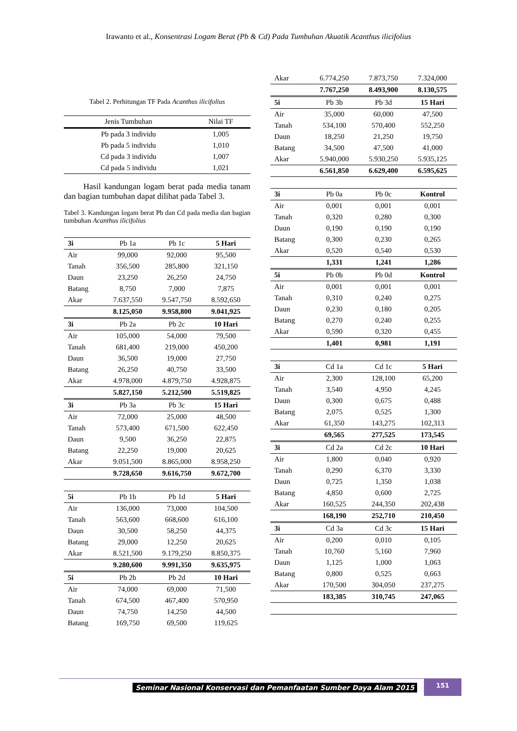Irawanto et al., Konsentrasi Logam Berat (Pb & Cd) Pada Tumbuhan Akuatik Acanthus ilicifolius
Tabel 2. Perhitungan TF Pada Acanthus ilicifolius
| Jenis Tumbuhan | Nilai TF |
| --- | --- |
| Pb pada 3 individu | 1,005 |
| Pb pada 5 individu | 1,010 |
| Cd pada 3 individu | 1,007 |
| Cd pada 5 individu | 1,021 |
Hasil kandungan logam berat pada media tanam dan bagian tumbuhan dapat dilihat pada Tabel 3.
Tabel 3. Kandungan logam berat Pb dan Cd pada media dan bagian tumbuhan Acanthus ilicifolius
| 3i | Pb 1a | Pb 1c | 5 Hari |
| --- | --- | --- | --- |
| Air | 99,000 | 92,000 | 95,500 |
| Tanah | 356,500 | 285,800 | 321,150 |
| Daun | 23,250 | 26,250 | 24,750 |
| Batang | 8,750 | 7,000 | 7,875 |
| Akar | 7.637,550 | 9.547,750 | 8.592,650 |
| | 8.125,050 | 9.958,800 | 9.041,925 |
| 3i | Pb 2a | Pb 2c | 10 Hari |
| Air | 105,000 | 54,000 | 79,500 |
| Tanah | 681,400 | 219,000 | 450,200 |
| Daun | 36,500 | 19,000 | 27,750 |
| Batang | 26,250 | 40,750 | 33,500 |
| Akar | 4.978,000 | 4.879,750 | 4.928,875 |
| | 5.827,150 | 5.212,500 | 5.519,825 |
| 3i | Pb 3a | Pb 3c | 15 Hari |
| Air | 72,000 | 25,000 | 48,500 |
| Tanah | 573,400 | 671,500 | 622,450 |
| Daun | 9,500 | 36,250 | 22,875 |
| Batang | 22,250 | 19,000 | 20,625 |
| Akar | 9.051,500 | 8.865,000 | 8.958,250 |
| | 9.728,650 | 9.616,750 | 9.672,700 |
| 5i | Pb 1b | Pb 1d | 5 Hari |
| Air | 136,000 | 73,000 | 104,500 |
| Tanah | 563,600 | 668,600 | 616,100 |
| Daun | 30,500 | 58,250 | 44,375 |
| Batang | 29,000 | 12,250 | 20,625 |
| Akar | 8.521,500 | 9.179,250 | 8.850,375 |
| | 9.280,600 | 9.991,350 | 9.635,975 |
| 5i | Pb 2b | Pb 2d | 10 Hari |
| Air | 74,000 | 69,000 | 71,500 |
| Tanah | 674,500 | 467,400 | 570,950 |
| Daun | 74,750 | 14,250 | 44,500 |
| Batang | 169,750 | 69,500 | 119,625 |
| Akar | 6.774,250 | 7.873,750 | 7.324,000 |
| | 7.767,250 | 8.493,900 | 8.130,575 |
| 5i | Pb 3b | Pb 3d | 15 Hari |
| Air | 35,000 | 60,000 | 47,500 |
| Tanah | 534,100 | 570,400 | 552,250 |
| Daun | 18,250 | 21,250 | 19,750 |
| Batang | 34,500 | 47,500 | 41,000 |
| Akar | 5.940,000 | 5.930,250 | 5.935,125 |
| | 6.561,850 | 6.629,400 | 6.595,625 |
| 3i | Pb 0a | Pb 0c | Kontrol |
| Air | 0,001 | 0,001 | 0,001 |
| Tanah | 0,320 | 0,280 | 0,300 |
| Daun | 0,190 | 0,190 | 0,190 |
| Batang | 0,300 | 0,230 | 0,265 |
| Akar | 0,520 | 0,540 | 0,530 |
| | 1,331 | 1,241 | 1,286 |
| 5i | Pb 0b | Pb 0d | Kontrol |
| Air | 0,001 | 0,001 | 0,001 |
| Tanah | 0,310 | 0,240 | 0,275 |
| Daun | 0,230 | 0,180 | 0,205 |
| Batang | 0,270 | 0,240 | 0,255 |
| Akar | 0,590 | 0,320 | 0,455 |
| | 1,401 | 0,981 | 1,191 |
| 3i | Cd 1a | Cd 1c | 5 Hari |
| Air | 2,300 | 128,100 | 65,200 |
| Tanah | 3,540 | 4,950 | 4,245 |
| Daun | 0,300 | 0,675 | 0,488 |
| Batang | 2,075 | 0,525 | 1,300 |
| Akar | 61,350 | 143,275 | 102,313 |
| | 69,565 | 277,525 | 173,545 |
| 3i | Cd 2a | Cd 2c | 10 Hari |
| Air | 1,800 | 0,040 | 0,920 |
| Tanah | 0,290 | 6,370 | 3,330 |
| Daun | 0,725 | 1,350 | 1,038 |
| Batang | 4,850 | 0,600 | 2,725 |
| Akar | 160,525 | 244,350 | 202,438 |
| | 168,190 | 252,710 | 210,450 |
| 3i | Cd 3a | Cd 3c | 15 Hari |
| Air | 0,200 | 0,010 | 0,105 |
| Tanah | 10,760 | 5,160 | 7,960 |
| Daun | 1,125 | 1,000 | 1,063 |
| Batang | 0,800 | 0,525 | 0,663 |
| Akar | 170,500 | 304,050 | 237,275 |
| | 183,385 | 310,745 | 247,065 |
Seminar Nasional Konservasi dan Pemanfaatan Sumber Daya Alam 2015
151